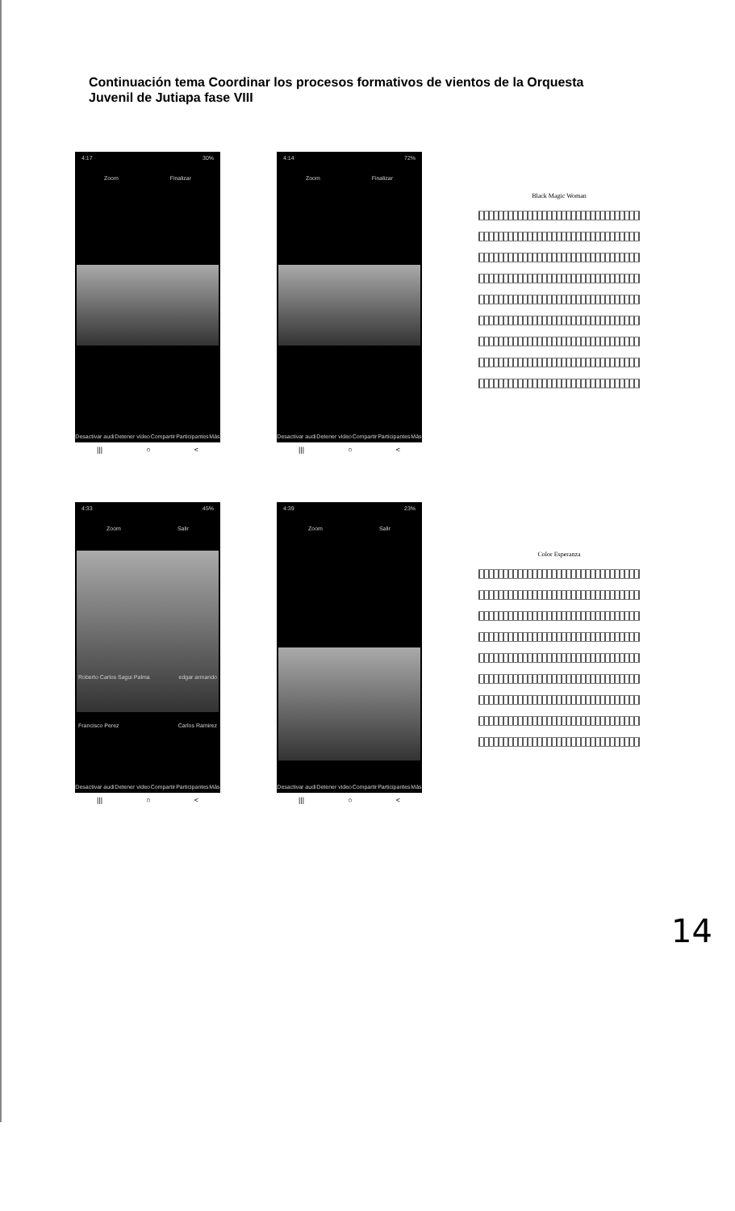Continuación tema Coordinar los procesos formativos de vientos de la Orquesta Juvenil de Jutiapa fase VIII
4:17 30%
Zoom Finalizar
Desactivar audi Detener video Compartir Participantes Más
||| ○ <
4:14 72%
Zoom Finalizar
Desactivar audi Detener video Compartir Participantes Más
||| ○ <
Black Magic Woman
4:33 45%
Zoom Salir
Roberto Carlos Sagui Palma edgar armando
Francisco Perez Carlos Ramirez
Desactivar audi Detener video Compartir Participantes Más
||| ○ <
4:39 23%
Zoom Salir
Desactivar audi Detener video Compartir Participantes Más
||| ○ <
Color Esperanza
14